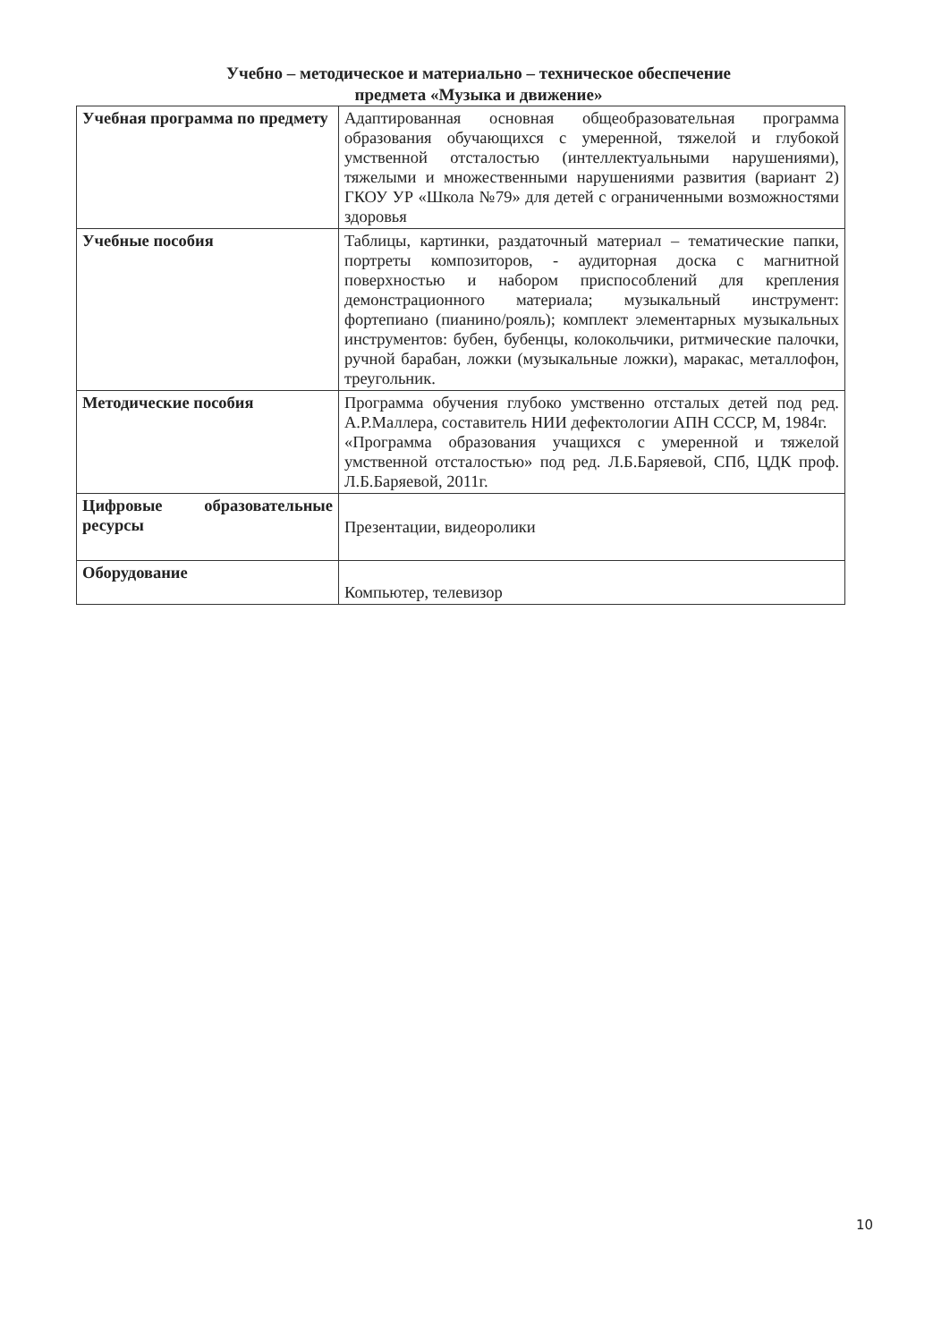Учебно – методическое и материально – техническое обеспечение
предмета «Музыка и движение»
| Учебная программа по предмету | Адаптированная основная общеобразовательная программа образования обучающихся с умеренной, тяжелой и глубокой умственной отсталостью (интеллектуальными нарушениями), тяжелыми и множественными нарушениями развития (вариант 2) ГКОУ УР «Школа №79» для детей с ограниченными возможностями здоровья |
| Учебные пособия | Таблицы, картинки, раздаточный материал – тематические папки, портреты композиторов, - аудиторная доска с магнитной поверхностью и набором приспособлений для крепления демонстрационного материала; музыкальный инструмент: фортепиано (пианино/рояль); комплект элементарных музыкальных инструментов: бубен, бубенцы, колокольчики, ритмические палочки, ручной барабан, ложки (музыкальные ложки), маракас, металлофон, треугольник. |
| Методические пособия | Программа обучения глубоко умственно отсталых детей под ред. А.Р.Маллера, составитель НИИ дефектологии АПН СССР, М, 1984г. «Программа образования учащихся с умеренной и тяжелой умственной отсталостью» под ред. Л.Б.Баряевой, СПб, ЦДК проф. Л.Б.Баряевой, 2011г. |
| Цифровые образовательные ресурсы | Презентации, видеоролики |
| Оборудование | Компьютер, телевизор |
10